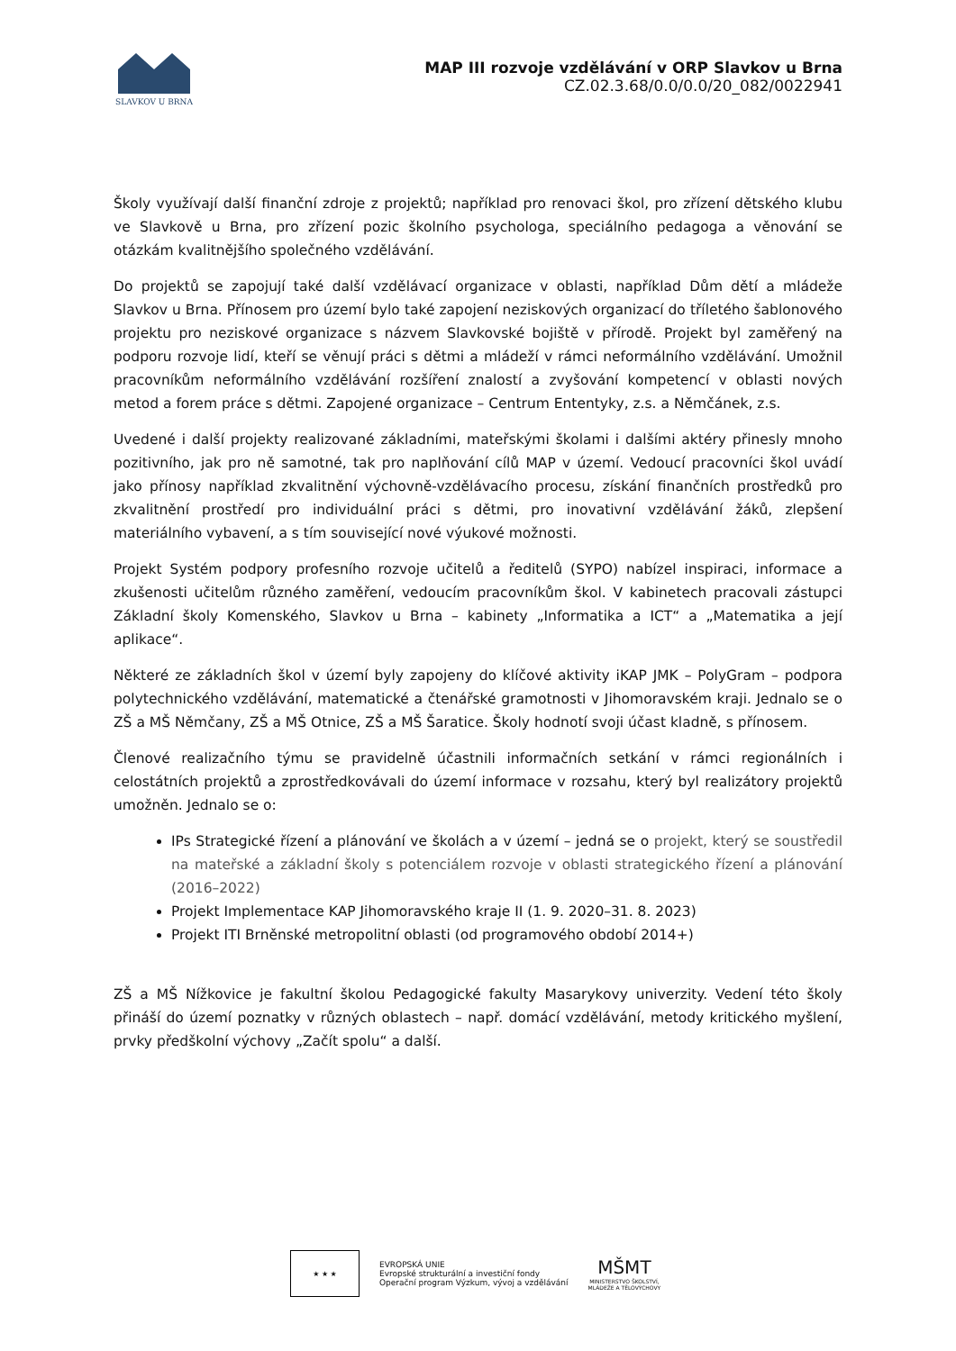SLAVKOV U BRNA
MAP III rozvoje vzdělávání v ORP Slavkov u Brna
CZ.02.3.68/0.0/0.0/20_082/0022941
Školy využívají další finanční zdroje z projektů; například pro renovaci škol, pro zřízení dětského klubu ve Slavkově u Brna, pro zřízení pozic školního psychologa, speciálního pedagoga a věnování se otázkám kvalitnějšího společného vzdělávání.
Do projektů se zapojují také další vzdělávací organizace v oblasti, například Dům dětí a mládeže Slavkov u Brna. Přínosem pro území bylo také zapojení neziskových organizací do tříletého šablonového projektu pro neziskové organizace s názvem Slavkovské bojiště v přírodě. Projekt byl zaměřený na podporu rozvoje lidí, kteří se věnují práci s dětmi a mládeží v rámci neformálního vzdělávání. Umožnil pracovníkům neformálního vzdělávání rozšíření znalostí a zvyšování kompetencí v oblasti nových metod a forem práce s dětmi. Zapojené organizace – Centrum Ententyky, z.s. a Němčánek, z.s.
Uvedené i další projekty realizované základními, mateřskými školami i dalšími aktéry přinesly mnoho pozitivního, jak pro ně samotné, tak pro naplňování cílů MAP v území. Vedoucí pracovníci škol uvádí jako přínosy například zkvalitnění výchovně-vzdělávacího procesu, získání finančních prostředků pro zkvalitnění prostředí pro individuální práci s dětmi, pro inovativní vzdělávání žáků, zlepšení materiálního vybavení, a s tím související nové výukové možnosti.
Projekt Systém podpory profesního rozvoje učitelů a ředitelů (SYPO) nabízel inspiraci, informace a zkušenosti učitelům různého zaměření, vedoucím pracovníkům škol. V kabinetech pracovali zástupci Základní školy Komenského, Slavkov u Brna – kabinety „Informatika a ICT“ a „Matematika a její aplikace“.
Některé ze základních škol v území byly zapojeny do klíčové aktivity iKAP JMK – PolyGram – podpora polytechnického vzdělávání, matematické a čtenářské gramotnosti v Jihomoravském kraji. Jednalo se o ZŠ a MŠ Němčany, ZŠ a MŠ Otnice, ZŠ a MŠ Šaratice. Školy hodnotí svoji účast kladně, s přínosem.
Členové realizačního týmu se pravidelně účastnili informačních setkání v rámci regionálních i celostátních projektů a zprostředkovávali do území informace v rozsahu, který byl realizátory projektů umožněn. Jednalo se o:
IPs Strategické řízení a plánování ve školách a v území – jedná se o projekt, který se soustředil na mateřské a základní školy s potenciálem rozvoje v oblasti strategického řízení a plánování (2016–2022)
Projekt Implementace KAP Jihomoravského kraje II (1. 9. 2020–31. 8. 2023)
Projekt ITI Brněnské metropolitní oblasti (od programového období 2014+)
ZŠ a MŠ Nížkovice je fakultní školou Pedagogické fakulty Masarykovy univerzity. Vedení této školy přináší do území poznatky v různých oblastech – např. domácí vzdělávání, metody kritického myšlení, prvky předškolní výchovy „Začít spolu“ a další.
★ ★ ★
EVROPSKÁ UNIE
Evropské strukturální a investiční fondy
Operační program Výzkum, vývoj a vzdělávání
MŠMT
MINISTERSTVO ŠKOLSTVÍ,
MLÁDEŽE A TĚLOVÝCHOVY